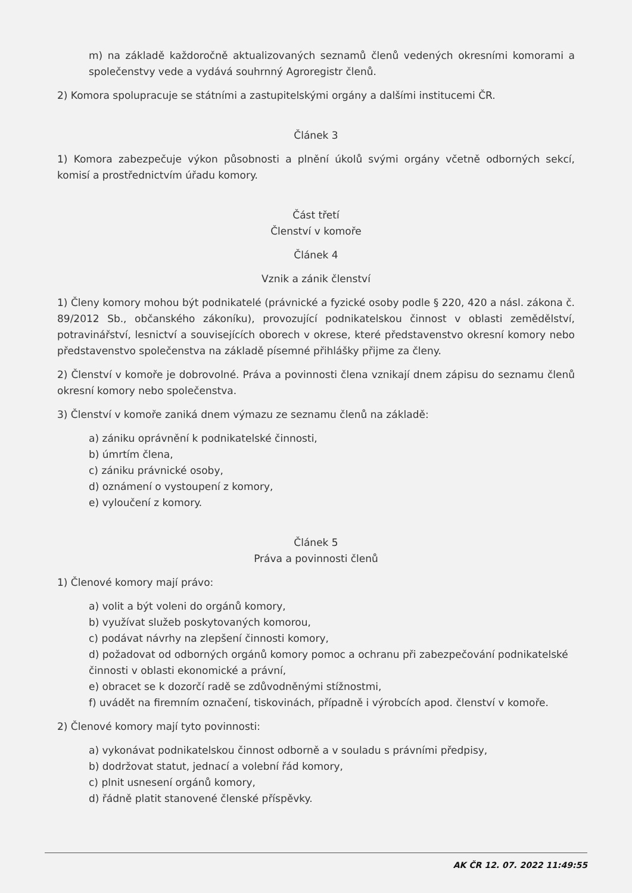m) na základě každoročně aktualizovaných seznamů členů vedených okresními komorami a společenstvy vede a vydává souhrnný Agroregistr členů.
2) Komora spolupracuje se státními a zastupitelskými orgány a dalšími institucemi ČR.
Článek 3
1) Komora zabezpečuje výkon působnosti a plnění úkolů svými orgány včetně odborných sekcí, komisí a prostřednictvím úřadu komory.
Část třetí
Členství v komoře
Článek 4
Vznik a zánik členství
1) Členy komory mohou být podnikatelé (právnické a fyzické osoby podle § 220, 420 a násl. zákona č. 89/2012 Sb., občanského zákoníku), provozující podnikatelskou činnost v oblasti zemědělství, potravinářství, lesnictví a souvisejících oborech v okrese, které představenstvo okresní komory nebo představenstvo společenstva na základě písemné přihlášky přijme za členy.
2) Členství v komoře je dobrovolné. Práva a povinnosti člena vznikají dnem zápisu do seznamu členů okresní komory nebo společenstva.
3) Členství v komoře zaniká dnem výmazu ze seznamu členů na základě:
a) zániku oprávnění k podnikatelské činnosti,
b) úmrtím člena,
c) zániku právnické osoby,
d) oznámení o vystoupení z komory,
e) vyloučení z komory.
Článek 5
Práva a povinnosti členů
1) Členové komory mají právo:
a) volit a být voleni do orgánů komory,
b) využívat služeb poskytovaných komorou,
c) podávat návrhy na zlepšení činnosti komory,
d) požadovat od odborných orgánů komory pomoc a ochranu při zabezpečování podnikatelské činnosti v oblasti ekonomické a právní,
e) obracet se k dozorčí radě se zdůvodněnými stížnostmi,
f) uvádět na firemním označení, tiskovinách, případně i výrobcích apod. členství v komoře.
2) Členové komory mají tyto povinnosti:
a) vykonávat podnikatelskou činnost odborně a v souladu s právními předpisy,
b) dodržovat statut, jednací a volební řád komory,
c) plnit usnesení orgánů komory,
d) řádně platit stanovené členské příspěvky.
AK ČR 12. 07. 2022 11:49:55